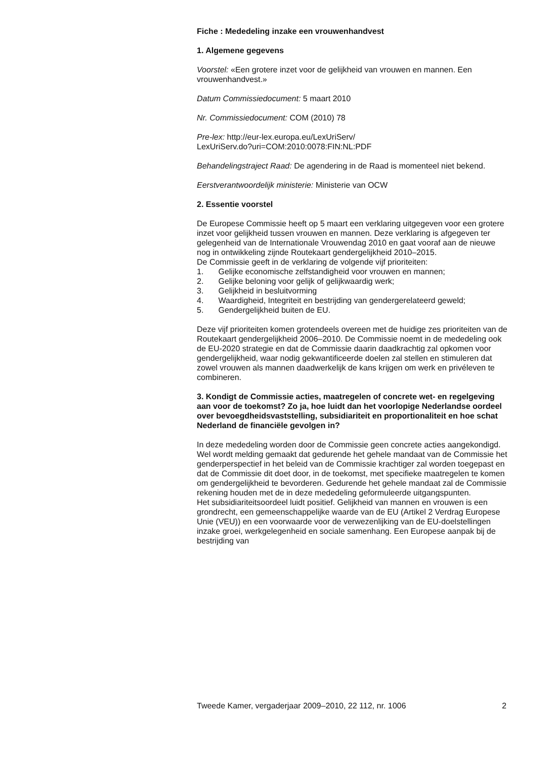Fiche : Mededeling inzake een vrouwenhandvest
1. Algemene gegevens
Voorstel: «Een grotere inzet voor de gelijkheid van vrouwen en mannen. Een vrouwenhandvest.»
Datum Commissiedocument: 5 maart 2010
Nr. Commissiedocument: COM (2010) 78
Pre-lex: http://eur-lex.europa.eu/LexUriServ/
LexUriServ.do?uri=COM:2010:0078:FIN:NL:PDF
Behandelingstraject Raad: De agendering in de Raad is momenteel niet bekend.
Eerstverantwoordelijk ministerie: Ministerie van OCW
2. Essentie voorstel
De Europese Commissie heeft op 5 maart een verklaring uitgegeven voor een grotere inzet voor gelijkheid tussen vrouwen en mannen. Deze verklaring is afgegeven ter gelegenheid van de Internationale Vrouwendag 2010 en gaat vooraf aan de nieuwe nog in ontwikkeling zijnde Routekaart gendergelijkheid 2010–2015.
De Commissie geeft in de verklaring de volgende vijf prioriteiten:
1. Gelijke economische zelfstandigheid voor vrouwen en mannen;
2. Gelijke beloning voor gelijk of gelijkwaardig werk;
3. Gelijkheid in besluitvorming
4. Waardigheid, Integriteit en bestrijding van gendergerelateerd geweld;
5. Gendergelijkheid buiten de EU.
Deze vijf prioriteiten komen grotendeels overeen met de huidige zes prioriteiten van de Routekaart gendergelijkheid 2006–2010. De Commissie noemt in de mededeling ook de EU-2020 strategie en dat de Commissie daarin daadkrachtig zal opkomen voor gendergelijkheid, waar nodig gekwantificeerde doelen zal stellen en stimuleren dat zowel vrouwen als mannen daadwerkelijk de kans krijgen om werk en privéleven te combineren.
3. Kondigt de Commissie acties, maatregelen of concrete wet- en regelgeving aan voor de toekomst? Zo ja, hoe luidt dan het voorlopige Nederlandse oordeel over bevoegdheidsvaststelling, subsidiariteit en proportionaliteit en hoe schat Nederland de financiële gevolgen in?
In deze mededeling worden door de Commissie geen concrete acties aangekondigd. Wel wordt melding gemaakt dat gedurende het gehele mandaat van de Commissie het genderperspectief in het beleid van de Commissie krachtiger zal worden toegepast en dat de Commissie dit doet door, in de toekomst, met specifieke maatregelen te komen om gendergelijkheid te bevorderen. Gedurende het gehele mandaat zal de Commissie rekening houden met de in deze mededeling geformuleerde uitgangspunten.
Het subsidiariteitsoordeel luidt positief. Gelijkheid van mannen en vrouwen is een grondrecht, een gemeenschappelijke waarde van de EU (Artikel 2 Verdrag Europese Unie (VEU)) en een voorwaarde voor de verwezenlijking van de EU-doelstellingen inzake groei, werkgelegenheid en sociale samenhang. Een Europese aanpak bij de bestrijding van
Tweede Kamer, vergaderjaar 2009–2010, 22 112, nr. 1006 2